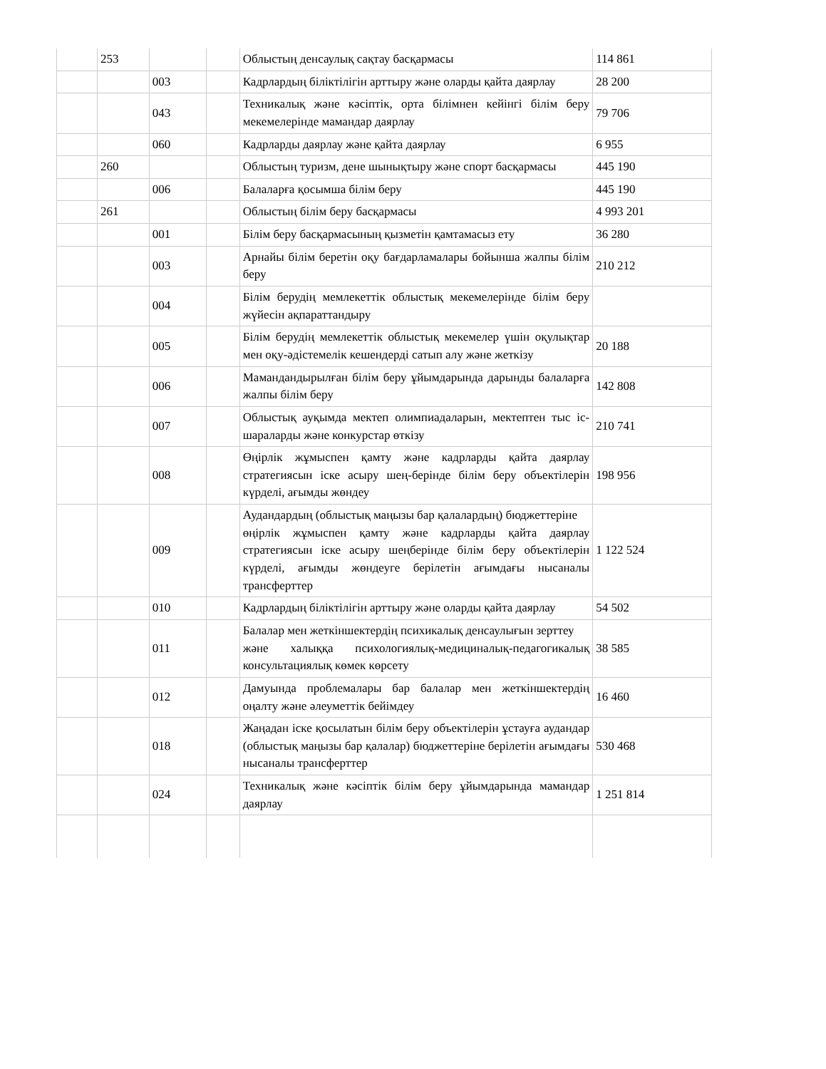| | 253 | | | Облыстың денсаулық сақтау басқармасы | 114 861 |
| | | 003 | | Кадрлардың біліктілігін арттыру және оларды қайта даярлау | 28 200 |
| | | 043 | | Техникалық және кәсіптік, орта білімнен кейінгі білім беру мекемелерінде мамандар даярлау | 79 706 |
| | | 060 | | Кадрларды даярлау және қайта даярлау | 6 955 |
| | 260 | | | Облыстың туризм, дене шынықтыру және спорт басқармасы | 445 190 |
| | | 006 | | Балаларға қосымша білім беру | 445 190 |
| | 261 | | | Облыстың білім беру басқармасы | 4 993 201 |
| | | 001 | | Білім беру басқармасының қызметін қамтамасыз ету | 36 280 |
| | | 003 | | Арнайы білім беретін оқу бағдарламалары бойынша жалпы білім беру | 210 212 |
| | | 004 | | Білім берудің мемлекеттік облыстық мекемелерінде білім беру жүйесін ақпараттандыру | |
| | | 005 | | Білім берудің мемлекеттік облыстық мекемелер үшін оқулықтар мен оқу-әдістемелік кешендерді сатып алу және жеткізу | 20 188 |
| | | 006 | | Мамандандырылған білім беру ұйымдарында дарынды балаларға жалпы білім беру | 142 808 |
| | | 007 | | Облыстық ауқымда мектеп олимпиадаларын, мектептен тыс іс-шараларды және конкурстар өткізу | 210 741 |
| | | 008 | | Өңірлік жұмыспен қамту және кадрларды қайта даярлау стратегиясын іске асыру шең-берінде білім беру объектілерін күрделі, ағымды жөндеу | 198 956 |
| | | 009 | | Аудандардың (облыстық маңызы бар қалалардың) бюджеттеріне өңірлік жұмыспен қамту және кадрларды қайта даярлау стратегиясын іске асыру шеңберінде білім беру объектілерін күрделі, ағымды жөндеуге берілетін ағымдағы нысаналы трансферттер | 1 122 524 |
| | | 010 | | Кадрлардың біліктілігін арттыру және оларды қайта даярлау | 54 502 |
| | | 011 | | Балалар мен жеткіншектердің психикалық денсаулығын зерттеу және халыққа психологиялық-медициналық-педагогикалық консультациялық көмек көрсету | 38 585 |
| | | 012 | | Дамуында проблемалары бар балалар мен жеткіншектердің оңалту және әлеуметтік бейімдеу | 16 460 |
| | | 018 | | Жаңадан іске қосылатын білім беру объектілерін ұстауға аудандар (облыстық маңызы бар қалалар) бюджеттеріне берілетін ағымдағы нысаналы трансферттер | 530 468 |
| | | 024 | | Техникалық және кәсіптік білім беру ұйымдарында мамандар даярлау | 1 251 814 |